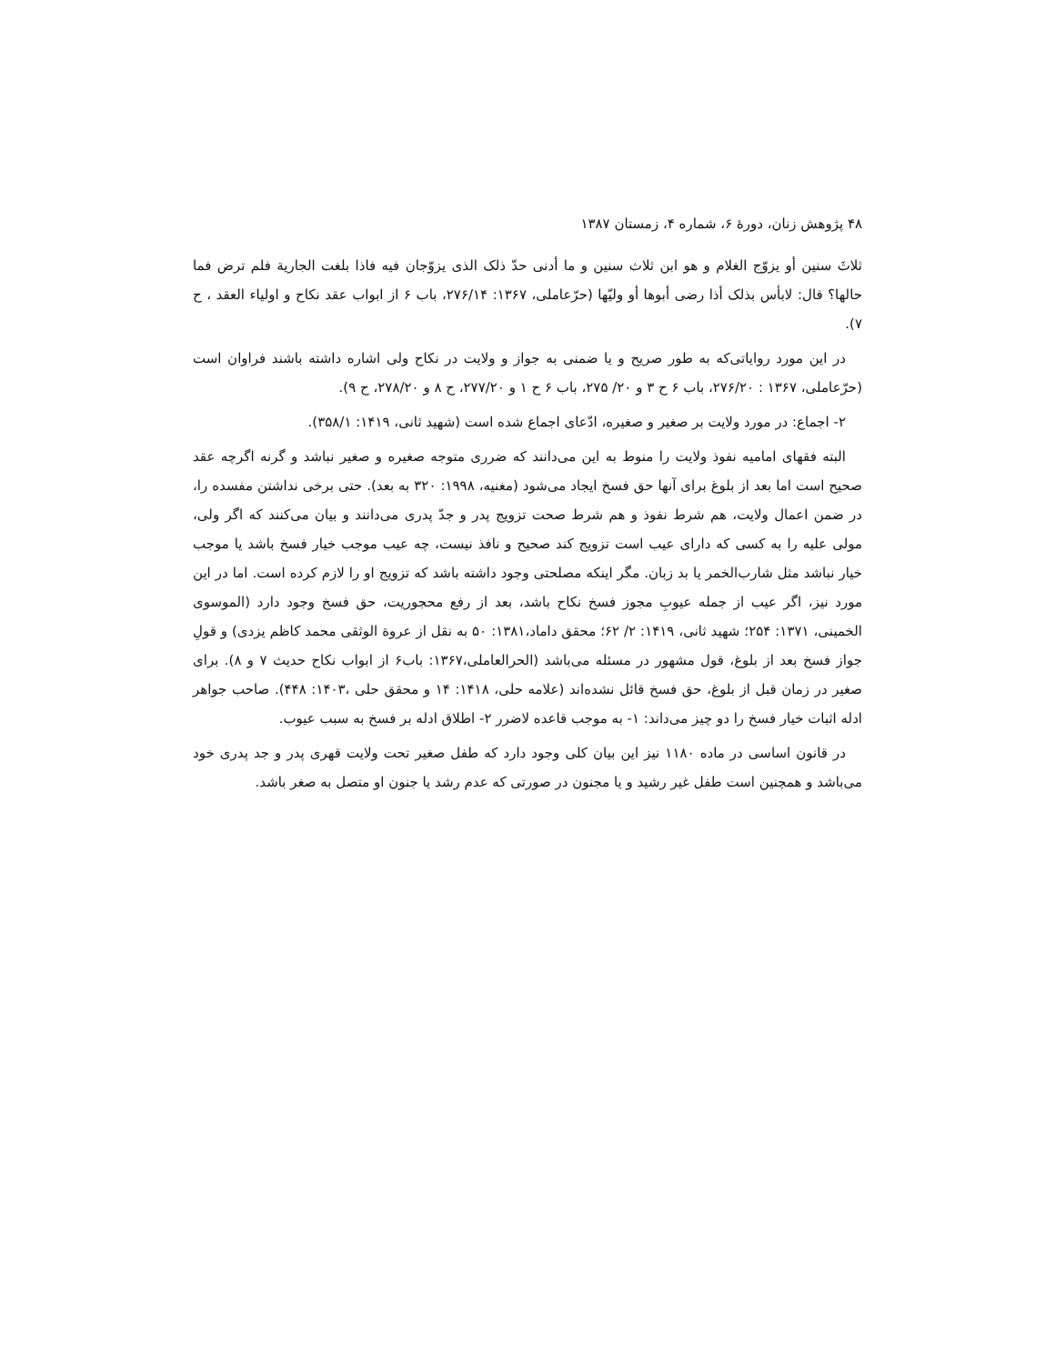۴۸ پژوهش زنان، دورهٔ ۶، شماره ۴، زمستان ۱۳۸۷
ثلاثَ سنین أو یزوّج الغلام و هو ابن ثلاث سنین و ما أدنی حدّ ذلک الذی یزوّجان فیه فاذا بلغت الجاریة فلم ترض فما حالها؟ قال: لابأس بذلک أذا رضی أبوها أو ولیّها (حرّعاملی، ۱۳۶۷: ۲۷۶/۱۴، باب ۶ از ابواب عقد نکاح و اولیاء العقد ، ح ۷).
در این مورد روایاتی‌که به طور صریح و یا ضمنی به جواز و ولایت در نکاح ولی اشاره داشته باشند فراوان است (حرّعاملی، ۱۳۶۷ : ۲۷۶/۲۰، باب ۶ ح ۳ و ۲۰/ ۲۷۵، باب ۶ ح ۱ و ۲۷۷/۲۰، ح ۸ و ۲۷۸/۲۰، ح ۹).
۲- اجماع: در مورد ولایت بر صغیر و صغیره، ادّعای اجماع شده است (شهید ثانی، ۱۴۱۹: ۳۵۸/۱).
البته فقهای امامیه نفوذ ولایت را منوط به این می‌دانند که ضرری متوجه صغیره و صغیر نباشد و گرنه اگرچه عقد صحیح است اما بعد از بلوغ برای آنها حق فسخ ایجاد می‌شود (مغنیه، ۱۹۹۸: ۳۲۰ به بعد). حتی برخی نداشتن مفسده را، در ضمن اعمال ولایت، هم شرط نفوذ و هم شرط صحت تزویج پدر و جدّ پدری می‌دانند و بیان می‌کنند که اگر ولی، مولی علیه را به کسی که دارای عیب است تزویج کند صحیح و نافذ نیست، چه عیب موجب خیار فسخ باشد یا موجب خیار نباشد مثل شارب‌الخمر یا بد زبان. مگر اینکه مصلحتی وجود داشته باشد که تزویج او را لازم کرده است. اما در این مورد نیز، اگر عیب از جمله عیوبِ مجوز فسخ نکاح باشد، بعد از رفع محجوریت، حق فسخ وجود دارد (الموسوی الخمینی، ۱۳۷۱: ۲۵۴؛ شهید ثانی، ۱۴۱۹: ۲/ ۶۲؛ محقق داماد،۱۳۸۱: ۵۰ به نقل از عروة الوثقی محمد کاظم یزدی) و قولِ جواز فسخ بعد از بلوغ، قول مشهور در مسئله می‌باشد (الحرالعاملی،۱۳۶۷: باب۶ از ابواب نکاح حدیث ۷ و ۸). برای صغیر در زمان قبل از بلوغ، حق فسخ قائل نشده‌اند (علامه حلی، ۱۴۱۸: ۱۴ و محقق حلی ،۱۴۰۳: ۴۴۸). صاحب جواهر ادله اثبات خیار فسخ را دو چیز می‌داند: ۱- به موجب قاعده لاضرر ۲- اطلاق ادله بر فسخ به سبب عیوب.
در قانون اساسی در ماده ۱۱۸۰ نیز این بیان کلی وجود دارد که طفل صغیر تحت ولایت قهری پدر و جد پدری خود می‌باشد و همچنین است طفل غیر رشید و یا مجنون در صورتی که عدم رشد یا جنون او متصل به صغر باشد.